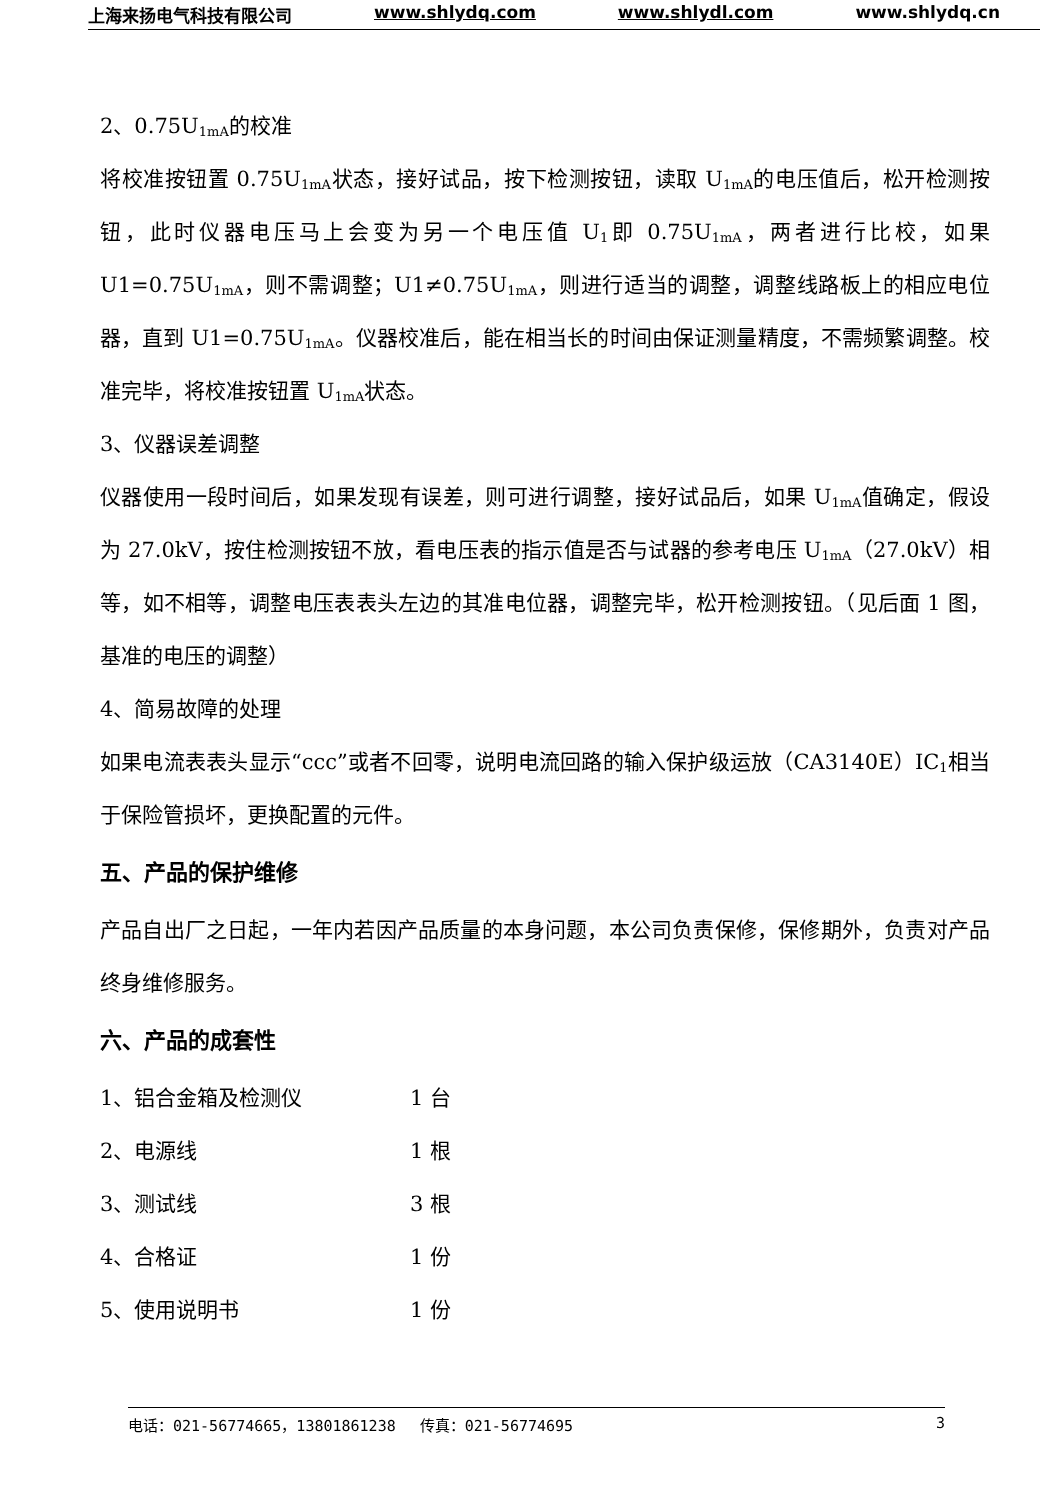上海来扬电气科技有限公司 www.shlydq.com www.shlydl.com www.shlydq.cn
2、0.75U<sub>1mA</sub>的校准
将校准按钮置 0.75U<sub>1mA</sub>状态，接好试品，按下检测按钮，读取 U<sub>1mA</sub>的电压值后，松开检测按钮，此时仪器电压马上会变为另一个电压值 U<sub>1</sub>即 0.75U<sub>1mA</sub>，两者进行比校，如果 U1=0.75U<sub>1mA</sub>，则不需调整；U1≠0.75U<sub>1mA</sub>，则进行适当的调整，调整线路板上的相应电位器，直到 U1=0.75U<sub>1mA</sub>。仪器校准后，能在相当长的时间由保证测量精度，不需频繁调整。校准完毕，将校准按钮置 U<sub>1mA</sub>状态。
3、仪器误差调整
仪器使用一段时间后，如果发现有误差，则可进行调整，接好试品后，如果 U<sub>1mA</sub>值确定，假设为 27.0kV，按住检测按钮不放，看电压表的指示值是否与试器的参考电压 U<sub>1mA</sub>（27.0kV）相等，如不相等，调整电压表表头左边的其准电位器，调整完毕，松开检测按钮。（见后面 1 图，基准的电压的调整）
4、简易故障的处理
如果电流表表头显示“ccc”或者不回零，说明电流回路的输入保护级运放（CA3140E）IC<sub>1</sub>相当于保险管损坏，更换配置的元件。
五、产品的保护维修
产品自出厂之日起，一年内若因产品质量的本身问题，本公司负责保修，保修期外，负责对产品终身维修服务。
六、产品的成套性
1、铝合金箱及检测仪 1 台
2、电源线 1 根
3、测试线 3 根
4、合格证 1 份
5、使用说明书 1 份
电话：021-56774665，13801861238　 传真：021-56774695 3